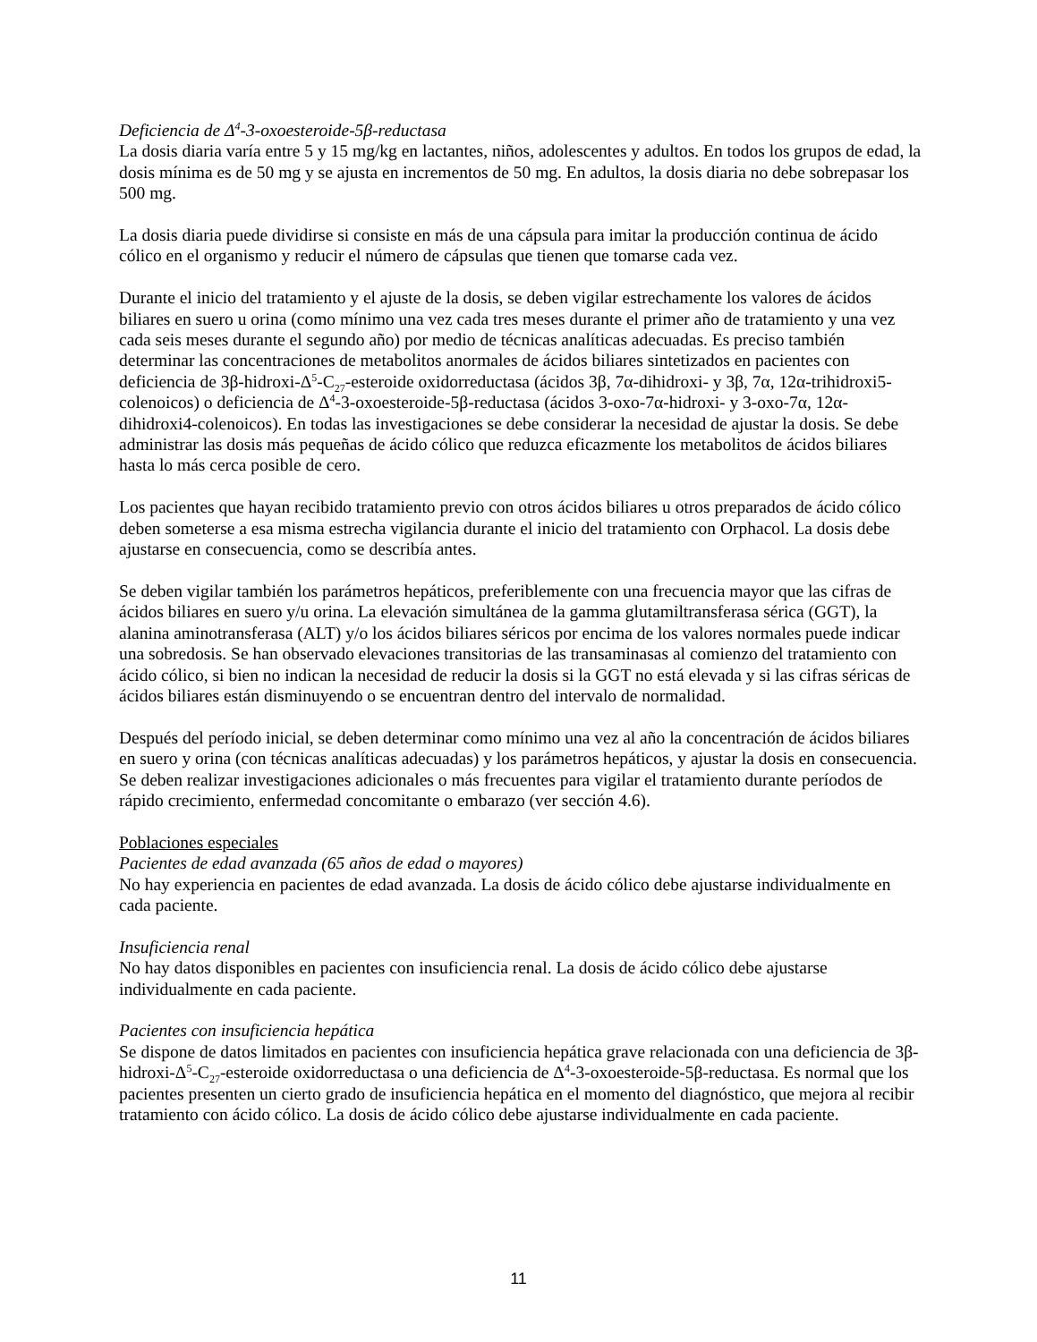Deficiencia de Δ<sup>4</sup>-3-oxoesteroide-5β-reductasa
La dosis diaria varía entre 5 y 15 mg/kg en lactantes, niños, adolescentes y adultos. En todos los grupos de edad, la dosis mínima es de 50 mg y se ajusta en incrementos de 50 mg. En adultos, la dosis diaria no debe sobrepasar los 500 mg.
La dosis diaria puede dividirse si consiste en más de una cápsula para imitar la producción continua de ácido cólico en el organismo y reducir el número de cápsulas que tienen que tomarse cada vez.
Durante el inicio del tratamiento y el ajuste de la dosis, se deben vigilar estrechamente los valores de ácidos biliares en suero u orina (como mínimo una vez cada tres meses durante el primer año de tratamiento y una vez cada seis meses durante el segundo año) por medio de técnicas analíticas adecuadas. Es preciso también determinar las concentraciones de metabolitos anormales de ácidos biliares sintetizados en pacientes con deficiencia de 3β-hidroxi-Δ<sup>5</sup>-C<sub>27</sub>-esteroide oxidorreductasa (ácidos 3β, 7α-dihidroxi- y 3β, 7α, 12α-trihidroxi5-colenoicos) o deficiencia de Δ<sup>4</sup>-3-oxoesteroide-5β-reductasa (ácidos 3-oxo-7α-hidroxi- y 3-oxo-7α, 12α-dihidroxi4-colenoicos). En todas las investigaciones se debe considerar la necesidad de ajustar la dosis. Se debe administrar las dosis más pequeñas de ácido cólico que reduzca eficazmente los metabolitos de ácidos biliares hasta lo más cerca posible de cero.
Los pacientes que hayan recibido tratamiento previo con otros ácidos biliares u otros preparados de ácido cólico deben someterse a esa misma estrecha vigilancia durante el inicio del tratamiento con Orphacol. La dosis debe ajustarse en consecuencia, como se describía antes.
Se deben vigilar también los parámetros hepáticos, preferiblemente con una frecuencia mayor que las cifras de ácidos biliares en suero y/u orina. La elevación simultánea de la gamma glutamiltransferasa sérica (GGT), la alanina aminotransferasa (ALT) y/o los ácidos biliares séricos por encima de los valores normales puede indicar una sobredosis. Se han observado elevaciones transitorias de las transaminasas al comienzo del tratamiento con ácido cólico, si bien no indican la necesidad de reducir la dosis si la GGT no está elevada y si las cifras séricas de ácidos biliares están disminuyendo o se encuentran dentro del intervalo de normalidad.
Después del período inicial, se deben determinar como mínimo una vez al año la concentración de ácidos biliares en suero y orina (con técnicas analíticas adecuadas) y los parámetros hepáticos, y ajustar la dosis en consecuencia. Se deben realizar investigaciones adicionales o más frecuentes para vigilar el tratamiento durante períodos de rápido crecimiento, enfermedad concomitante o embarazo (ver sección 4.6).
Poblaciones especiales
Pacientes de edad avanzada (65 años de edad o mayores)
No hay experiencia en pacientes de edad avanzada. La dosis de ácido cólico debe ajustarse individualmente en cada paciente.
Insuficiencia renal
No hay datos disponibles en pacientes con insuficiencia renal. La dosis de ácido cólico debe ajustarse individualmente en cada paciente.
Pacientes con insuficiencia hepática
Se dispone de datos limitados en pacientes con insuficiencia hepática grave relacionada con una deficiencia de 3β-hidroxi-Δ<sup>5</sup>-C<sub>27</sub>-esteroide oxidorreductasa o una deficiencia de Δ<sup>4</sup>-3-oxoesteroide-5β-reductasa. Es normal que los pacientes presenten un cierto grado de insuficiencia hepática en el momento del diagnóstico, que mejora al recibir tratamiento con ácido cólico. La dosis de ácido cólico debe ajustarse individualmente en cada paciente.
11